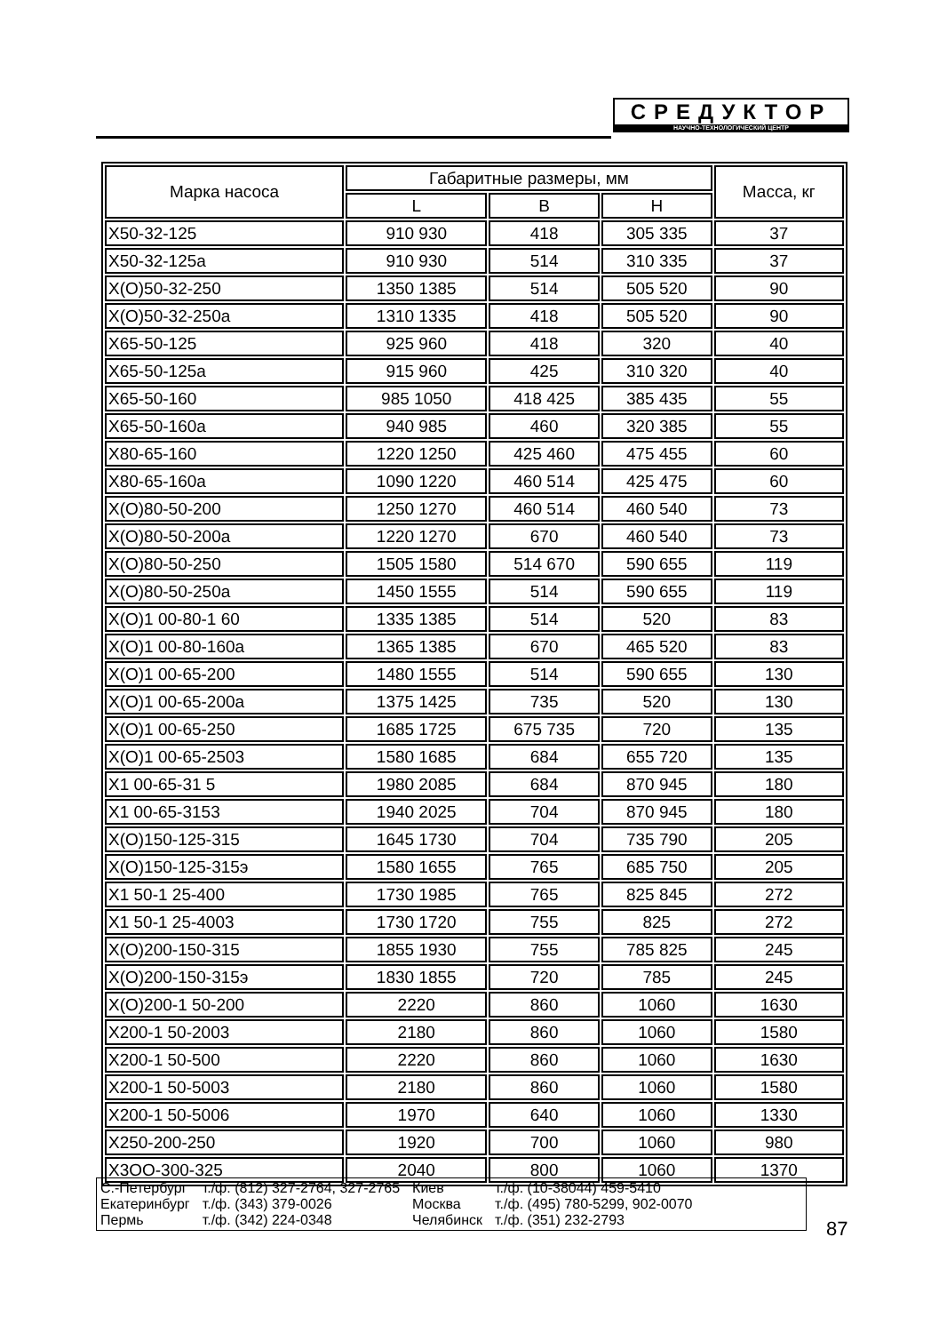СРЕДУКТОР
НАУЧНО-ТЕХНОЛОГИЧЕСКИЙ ЦЕНТР
| Марка насоса | Габаритные размеры, мм | | | Масса, кг |
| --- | --- | --- | --- | --- |
| | L | B | H | |
| Х50-32-125 | 910 930 | 418 | 305 335 | 37 |
| Х50-32-125а | 910 930 | 514 | 310 335 | 37 |
| Х(О)50-32-250 | 1350 1385 | 514 | 505 520 | 90 |
| Х(О)50-32-250а | 1310 1335 | 418 | 505 520 | 90 |
| Х65-50-125 | 925 960 | 418 | 320 | 40 |
| Х65-50-125а | 915 960 | 425 | 310 320 | 40 |
| Х65-50-160 | 985 1050 | 418 425 | 385 435 | 55 |
| Х65-50-160а | 940 985 | 460 | 320 385 | 55 |
| Х80-65-160 | 1220 1250 | 425 460 | 475 455 | 60 |
| Х80-65-160а | 1090 1220 | 460 514 | 425 475 | 60 |
| Х(О)80-50-200 | 1250 1270 | 460 514 | 460 540 | 73 |
| Х(О)80-50-200а | 1220 1270 | 670 | 460 540 | 73 |
| Х(О)80-50-250 | 1505 1580 | 514 670 | 590 655 | 119 |
| Х(О)80-50-250а | 1450 1555 | 514 | 590 655 | 119 |
| Х(О)1 00-80-1 60 | 1335 1385 | 514 | 520 | 83 |
| Х(О)1 00-80-160а | 1365 1385 | 670 | 465 520 | 83 |
| Х(О)1 00-65-200 | 1480 1555 | 514 | 590 655 | 130 |
| Х(О)1 00-65-200а | 1375 1425 | 735 | 520 | 130 |
| Х(О)1 00-65-250 | 1685 1725 | 675 735 | 720 | 135 |
| Х(О)1 00-65-2503 | 1580 1685 | 684 | 655 720 | 135 |
| Х1 00-65-31 5 | 1980 2085 | 684 | 870 945 | 180 |
| Х1 00-65-3153 | 1940 2025 | 704 | 870 945 | 180 |
| Х(О)150-125-315 | 1645 1730 | 704 | 735 790 | 205 |
| Х(О)150-125-315э | 1580 1655 | 765 | 685 750 | 205 |
| Х1 50-1 25-400 | 1730 1985 | 765 | 825 845 | 272 |
| Х1 50-1 25-4003 | 1730 1720 | 755 | 825 | 272 |
| Х(О)200-150-315 | 1855 1930 | 755 | 785 825 | 245 |
| Х(О)200-150-315э | 1830 1855 | 720 | 785 | 245 |
| Х(О)200-1 50-200 | 2220 | 860 | 1060 | 1630 |
| Х200-1 50-2003 | 2180 | 860 | 1060 | 1580 |
| Х200-1 50-500 | 2220 | 860 | 1060 | 1630 |
| Х200-1 50-5003 | 2180 | 860 | 1060 | 1580 |
| Х200-1 50-5006 | 1970 | 640 | 1060 | 1330 |
| Х250-200-250 | 1920 | 700 | 1060 | 980 |
| Х3ОО-300-325 | 2040 | 800 | 1060 | 1370 |
| С.-Петербург | т./ф. (812) 327-2764, 327-2765 | Киев | т./ф. (10-38044) 459-5410 |
| Екатеринбург | т./ф. (343) 379-0026 | Москва | т./ф. (495) 780-5299, 902-0070 |
| Пермь | т./ф. (342) 224-0348 | Челябинск | т./ф. (351) 232-2793 |
87